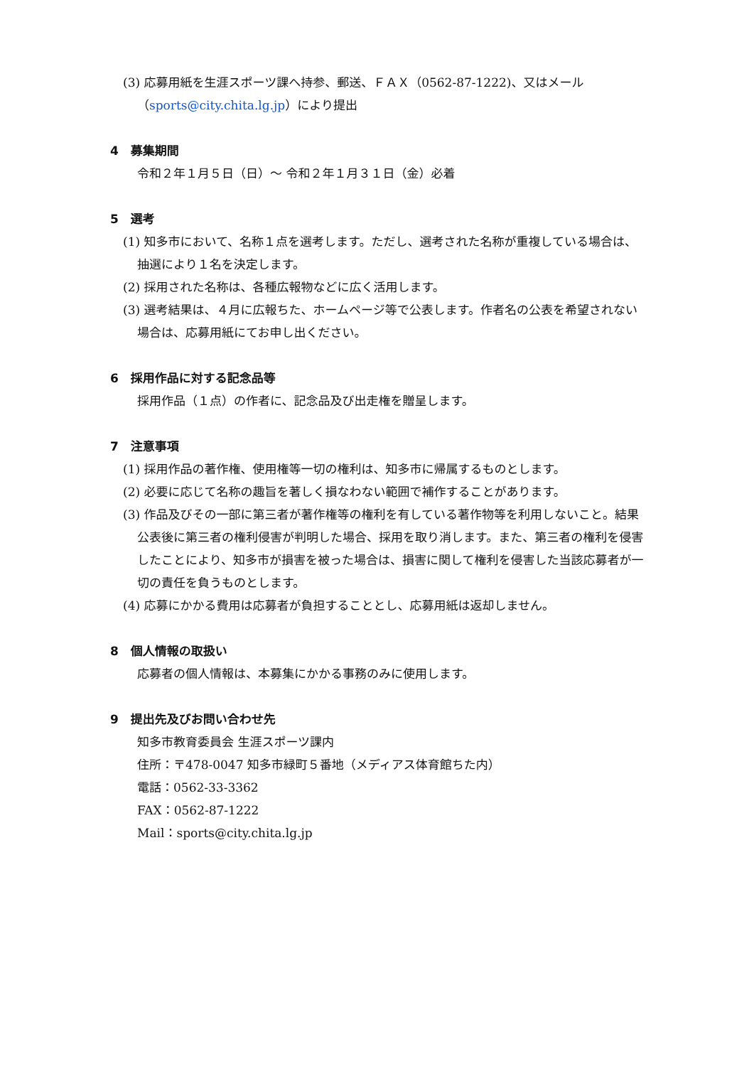(3) 応募用紙を生涯スポーツ課へ持参、郵送、ＦＡＸ（0562-87-1222)、又はメール（sports@city.chita.lg.jp）により提出
4　募集期間
令和２年１月５日（日）～ 令和２年１月３１日（金）必着
5　選考
(1) 知多市において、名称１点を選考します。ただし、選考された名称が重複している場合は、抽選により１名を決定します。
(2) 採用された名称は、各種広報物などに広く活用します。
(3) 選考結果は、４月に広報ちた、ホームページ等で公表します。作者名の公表を希望されない場合は、応募用紙にてお申し出ください。
6　採用作品に対する記念品等
採用作品（１点）の作者に、記念品及び出走権を贈呈します。
7　注意事項
(1) 採用作品の著作権、使用権等一切の権利は、知多市に帰属するものとします。
(2) 必要に応じて名称の趣旨を著しく損なわない範囲で補作することがあります。
(3) 作品及びその一部に第三者が著作権等の権利を有している著作物等を利用しないこと。結果公表後に第三者の権利侵害が判明した場合、採用を取り消します。また、第三者の権利を侵害したことにより、知多市が損害を被った場合は、損害に関して権利を侵害した当該応募者が一切の責任を負うものとします。
(4) 応募にかかる費用は応募者が負担することとし、応募用紙は返却しません。
8　個人情報の取扱い
応募者の個人情報は、本募集にかかる事務のみに使用します。
9　提出先及びお問い合わせ先
知多市教育委員会 生涯スポーツ課内
住所：〒478-0047 知多市緑町５番地（メディアス体育館ちた内）
電話：0562-33-3362
FAX：0562-87-1222
Mail：sports@city.chita.lg.jp